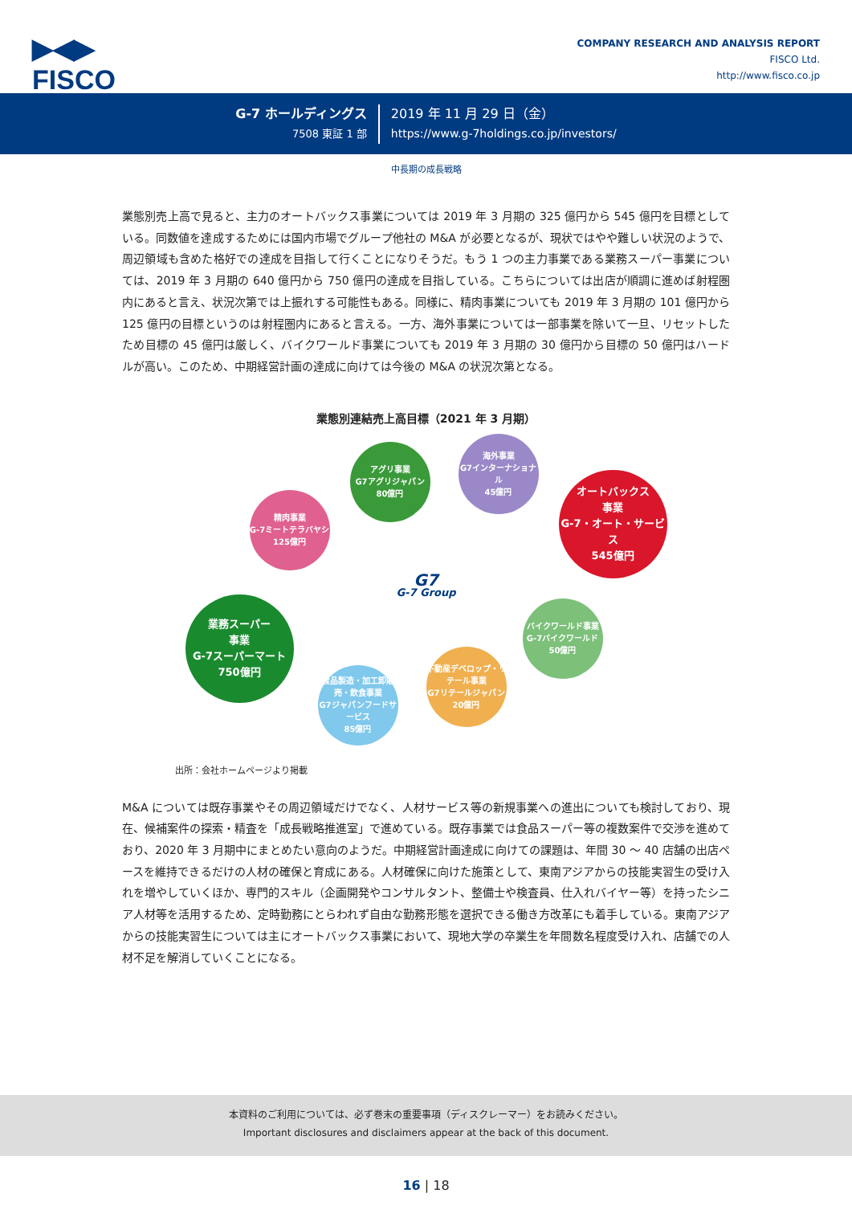▶◀▶
FISCO
COMPANY RESEARCH AND ANALYSIS REPORT
FISCO Ltd.
http://www.fisco.co.jp
G-7 ホールディングス
7508 東証 1 部
2019 年 11 月 29 日（金）
https://www.g-7holdings.co.jp/investors/
中長期の成長戦略
業態別売上高で見ると、主力のオートバックス事業については 2019 年 3 月期の 325 億円から 545 億円を目標としている。同数値を達成するためには国内市場でグループ他社の M&A が必要となるが、現状ではやや難しい状況のようで、周辺領域も含めた格好での達成を目指して行くことになりそうだ。もう 1 つの主力事業である業務スーパー事業については、2019 年 3 月期の 640 億円から 750 億円の達成を目指している。こちらについては出店が順調に進めば射程圏内にあると言え、状況次第では上振れする可能性もある。同様に、精肉事業についても 2019 年 3 月期の 101 億円から 125 億円の目標というのは射程圏内にあると言える。一方、海外事業については一部事業を除いて一旦、リセットしたため目標の 45 億円は厳しく、バイクワールド事業についても 2019 年 3 月期の 30 億円から目標の 50 億円はハードルが高い。このため、中期経営計画の達成に向けては今後の M&A の状況次第となる。
業態別連結売上高目標（2021 年 3 月期）
アグリ事業
G7アグリジャパン
80億円
海外事業
G7インターナショナル
45億円
オートバックス
事業
G-7・オート・サービス
545億円
精肉事業
G-7ミートテラバヤシ
125億円
G7
G-7 Group
バイクワールド事業
G-7バイクワールド
50億円
業務スーパー
事業
G-7スーパーマート
750億円
不動産デベロップ・リテール事業
G7リテールジャパン
20億円
食品製造・加工卸販売・飲食事業
G7ジャパンフードサービス
85億円
出所：会社ホームページより掲載
M&A については既存事業やその周辺領域だけでなく、人材サービス等の新規事業への進出についても検討しており、現在、候補案件の探索・精査を「成長戦略推進室」で進めている。既存事業では食品スーパー等の複数案件で交渉を進めており、2020 年 3 月期中にまとめたい意向のようだ。中期経営計画達成に向けての課題は、年間 30 ～ 40 店舗の出店ペースを維持できるだけの人材の確保と育成にある。人材確保に向けた施策として、東南アジアからの技能実習生の受け入れを増やしていくほか、専門的スキル（企画開発やコンサルタント、整備士や検査員、仕入れバイヤー等）を持ったシニア人材等を活用するため、定時勤務にとらわれず自由な勤務形態を選択できる働き方改革にも着手している。東南アジアからの技能実習生については主にオートバックス事業において、現地大学の卒業生を年間数名程度受け入れ、店舗での人材不足を解消していくことになる。
本資料のご利用については、必ず巻末の重要事項（ディスクレーマー）をお読みください。
Important disclosures and disclaimers appear at the back of this document.
16 | 18